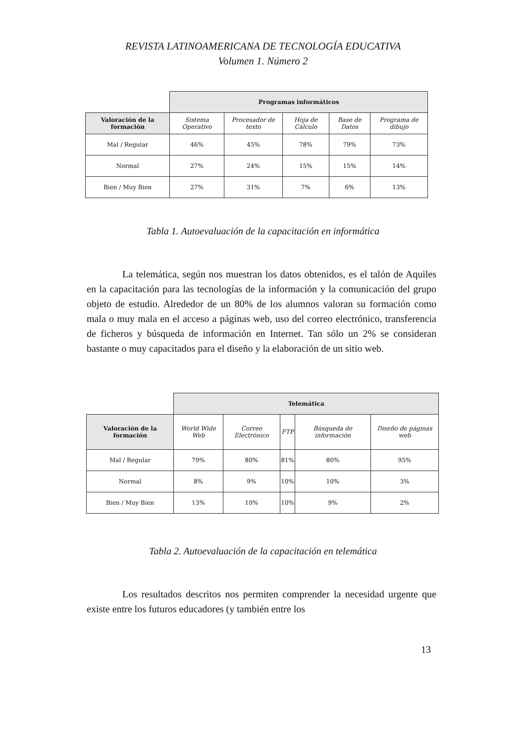REVISTA LATINOAMERICANA DE TECNOLOGÍA EDUCATIVA
Volumen 1. Número 2
| | Programas informáticos | | | | |
| --- | --- | --- | --- | --- | --- |
| Valoración de la formación | Sistema Operativo | Procesador de texto | Hoja de Cálculo | Base de Datos | Programa de dibujo |
| Mal / Regular | 46% | 45% | 78% | 79% | 73% |
| Normal | 27% | 24% | 15% | 15% | 14% |
| Bien / Muy Bien | 27% | 31% | 7% | 6% | 13% |
Tabla 1. Autoevaluación de la capacitación en informática
La telemática, según nos muestran los datos obtenidos, es el talón de Aquiles en la capacitación para las tecnologías de la información y la comunicación del grupo objeto de estudio. Alrededor de un 80% de los alumnos valoran su formación como mala o muy mala en el acceso a páginas web, uso del correo electrónico, transferencia de ficheros y búsqueda de información en Internet. Tan sólo un 2% se consideran bastante o muy capacitados para el diseño y la elaboración de un sitio web.
| | Telemática | | | | |
| --- | --- | --- | --- | --- | --- |
| Valoración de la formación | World Wide Web | Correo Electrónico | FTP | Búsqueda de información | Diseño de páginas web |
| Mal / Regular | 79% | 80% | 81% | 80% | 95% |
| Normal | 8% | 9% | 10% | 10% | 3% |
| Bien / Muy Bien | 13% | 10% | 10% | 9% | 2% |
Tabla 2. Autoevaluación de la capacitación en telemática
Los resultados descritos nos permiten comprender la necesidad urgente que existe entre los futuros educadores (y también entre los
13